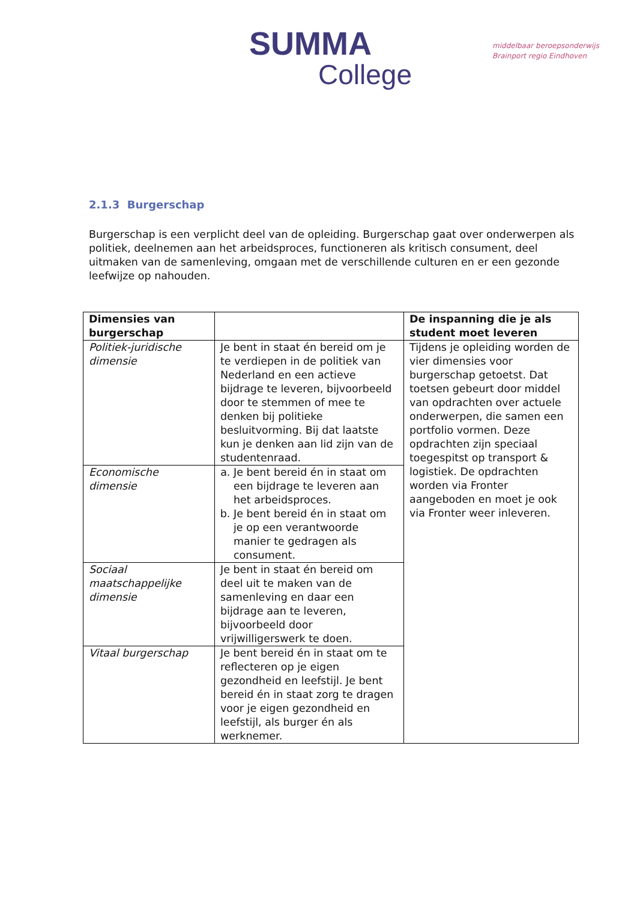SUMMA
College
middelbaar beroepsonderwijs
Brainport regio Eindhoven
2.1.3 Burgerschap
Burgerschap is een verplicht deel van de opleiding. Burgerschap gaat over onderwerpen als politiek, deelnemen aan het arbeidsproces, functioneren als kritisch consument, deel uitmaken van de samenleving, omgaan met de verschillende culturen en er een gezonde leefwijze op nahouden.
| Dimensies van burgerschap | | De inspanning die je als student moet leveren |
| --- | --- | --- |
| Politiek-juridische dimensie | Je bent in staat én bereid om je te verdiepen in de politiek van Nederland en een actieve bijdrage te leveren, bijvoorbeeld door te stemmen of mee te denken bij politieke besluitvorming. Bij dat laatste kun je denken aan lid zijn van de studentenraad. | Tijdens je opleiding worden de vier dimensies voor burgerschap getoetst. Dat toetsen gebeurt door middel van opdrachten over actuele onderwerpen, die samen een portfolio vormen. Deze opdrachten zijn speciaal toegespitst op transport & logistiek. De opdrachten worden via Fronter aangeboden en moet je ook via Fronter weer inleveren. |
| Economische dimensie | a. Je bent bereid én in staat om een bijdrage te leveren aan het arbeidsproces. b. Je bent bereid én in staat om je op een verantwoorde manier te gedragen als consument. | |
| Sociaal maatschappelijke dimensie | Je bent in staat én bereid om deel uit te maken van de samenleving en daar een bijdrage aan te leveren, bijvoorbeeld door vrijwilligerswerk te doen. | |
| Vitaal burgerschap | Je bent bereid én in staat om te reflecteren op je eigen gezondheid en leefstijl. Je bent bereid én in staat zorg te dragen voor je eigen gezondheid en leefstijl, als burger én als werknemer. | |